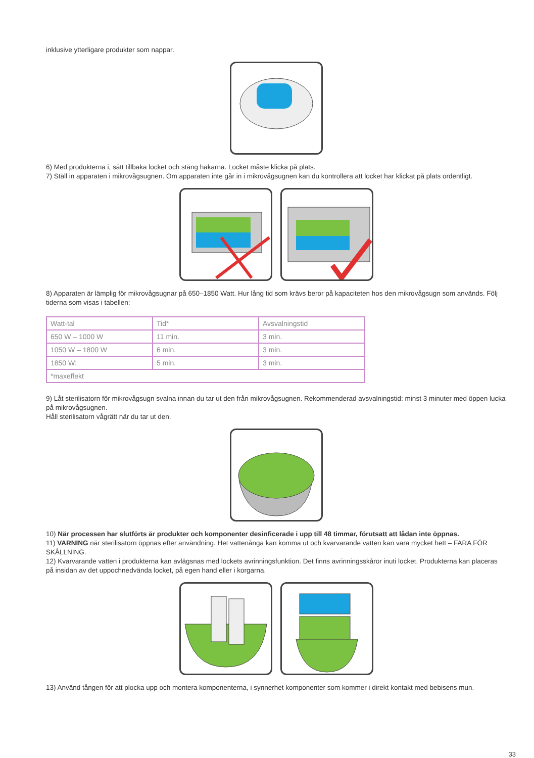inklusive ytterligare produkter som nappar.
6) Med produkterna i, sätt tillbaka locket och stäng hakarna. Locket måste klicka på plats.
7) Ställ in apparaten i mikrovågsugnen. Om apparaten inte går in i mikrovågsugnen kan du kontrollera att locket har klickat på plats ordentligt.
8) Apparaten är lämplig för mikrovågsugnar på 650–1850 Watt. Hur lång tid som krävs beror på kapaciteten hos den mikrovågsugn som används. Följ tiderna som visas i tabellen:
| Watt-tal | Tid* | Avsvalningstid |
| 650 W – 1000 W | 11 min. | 3 min. |
| 1050 W – 1800 W | 6 min. | 3 min. |
| 1850 W: | 5 min. | 3 min. |
| *maxeffekt | | |
9) Låt sterilisatorn för mikrovågsugn svalna innan du tar ut den från mikrovågsugnen. Rekommenderad avsvalningstid: minst 3 minuter med öppen lucka på mikrovågsugnen.
Håll sterilisatorn vågrätt när du tar ut den.
10) När processen har slutförts är produkter och komponenter desinficerade i upp till 48 timmar, förutsatt att lådan inte öppnas.
11) VARNING när sterilisatorn öppnas efter användning. Het vattenånga kan komma ut och kvarvarande vatten kan vara mycket hett – FARA FÖR SKÅLLNING.
12) Kvarvarande vatten i produkterna kan avlägsnas med lockets avrinningsfunktion. Det finns avrinningsskåror inuti locket. Produkterna kan placeras på insidan av det uppochnedvända locket, på egen hand eller i korgarna.
13) Använd tången för att plocka upp och montera komponenterna, i synnerhet komponenter som kommer i direkt kontakt med bebisens mun.
33